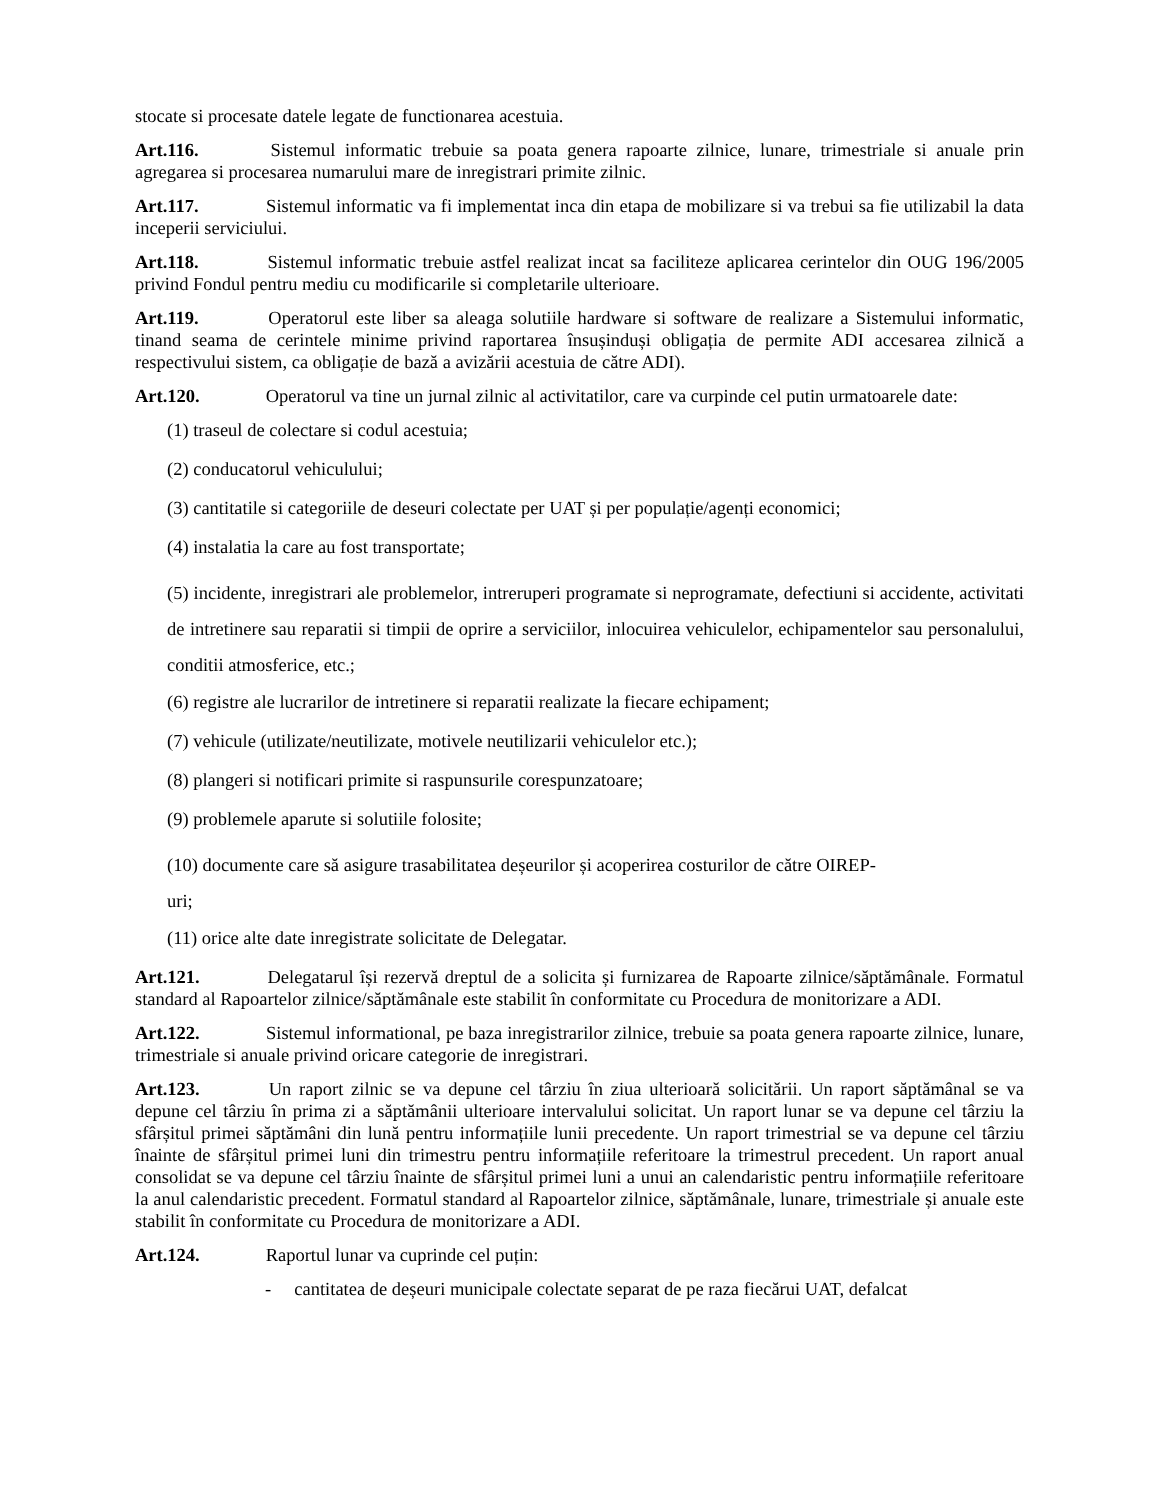stocate si procesate datele legate de functionarea acestuia.
Art.116. Sistemul informatic trebuie sa poata genera rapoarte zilnice, lunare, trimestriale si anuale prin agregarea si procesarea numarului mare de inregistrari primite zilnic.
Art.117. Sistemul informatic va fi implementat inca din etapa de mobilizare si va trebui sa fie utilizabil la data inceperii serviciului.
Art.118. Sistemul informatic trebuie astfel realizat incat sa faciliteze aplicarea cerintelor din OUG 196/2005 privind Fondul pentru mediu cu modificarile si completarile ulterioare.
Art.119. Operatorul este liber sa aleaga solutiile hardware si software de realizare a Sistemului informatic, tinand seama de cerintele minime privind raportarea însușinduși obligația de permite ADI accesarea zilnică a respectivului sistem, ca obligație de bază a avizării acestuia de către ADI).
Art.120. Operatorul va tine un jurnal zilnic al activitatilor, care va curpinde cel putin urmatoarele date:
(1) traseul de colectare si codul acestuia;
(2) conducatorul vehiculului;
(3) cantitatile si categoriile de deseuri colectate per UAT și per populație/agenți economici;
(4) instalatia la care au fost transportate;
(5) incidente, inregistrari ale problemelor, intreruperi programate si neprogramate, defectiuni si accidente, activitati de intretinere sau reparatii si timpii de oprire a serviciilor, inlocuirea vehiculelor, echipamentelor sau personalului, conditii atmosferice, etc.;
(6) registre ale lucrarilor de intretinere si reparatii realizate la fiecare echipament;
(7) vehicule (utilizate/neutilizate, motivele neutilizarii vehiculelor etc.);
(8) plangeri si notificari primite si raspunsurile corespunzatoare;
(9) problemele aparute si solutiile folosite;
(10) documente care să asigure trasabilitatea deșeurilor și acoperirea costurilor de către OIREP-
uri;
(11) orice alte date inregistrate solicitate de Delegatar.
Art.121. Delegatarul își rezervă dreptul de a solicita și furnizarea de Rapoarte zilnice/săptămânale. Formatul standard al Rapoartelor zilnice/săptămânale este stabilit în conformitate cu Procedura de monitorizare a ADI.
Art.122. Sistemul informational, pe baza inregistrarilor zilnice, trebuie sa poata genera rapoarte zilnice, lunare, trimestriale si anuale privind oricare categorie de inregistrari.
Art.123. Un raport zilnic se va depune cel târziu în ziua ulterioară solicitării. Un raport săptămânal se va depune cel târziu în prima zi a săptămânii ulterioare intervalului solicitat. Un raport lunar se va depune cel târziu la sfârșitul primei săptămâni din lună pentru informațiile lunii precedente. Un raport trimestrial se va depune cel târziu înainte de sfârșitul primei luni din trimestru pentru informațiile referitoare la trimestrul precedent. Un raport anual consolidat se va depune cel târziu înainte de sfârșitul primei luni a unui an calendaristic pentru informațiile referitoare la anul calendaristic precedent. Formatul standard al Rapoartelor zilnice, săptămânale, lunare, trimestriale și anuale este stabilit în conformitate cu Procedura de monitorizare a ADI.
Art.124. Raportul lunar va cuprinde cel puțin:
- cantitatea de deșeuri municipale colectate separat de pe raza fiecărui UAT, defalcat